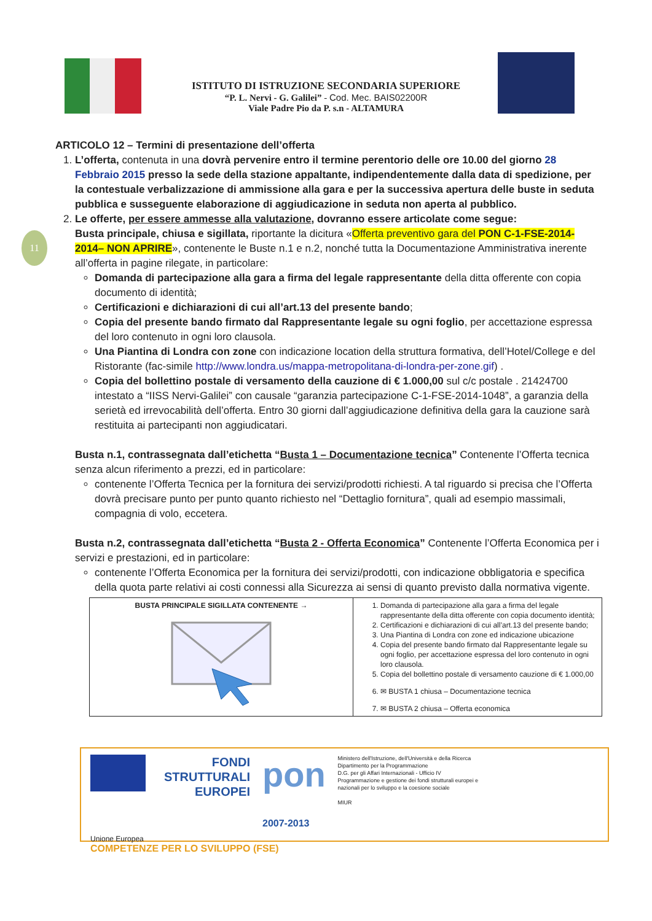ISTITUTO DI ISTRUZIONE SECONDARIA SUPERIORE
“P. L. Nervi - G. Galilei” - Cod. Mec. BAIS02200R
Viale Padre Pio da P. s.n - ALTAMURA
11
ARTICOLO 12 – Termini di presentazione dell’offerta
1. L’offerta, contenuta in una dovrà pervenire entro il termine perentorio delle ore 10.00 del giorno 28 Febbraio 2015 presso la sede della stazione appaltante, indipendentemente dalla data di spedizione, per la contestuale verbalizzazione di ammissione alla gara e per la successiva apertura delle buste in seduta pubblica e susseguente elaborazione di aggiudicazione in seduta non aperta al pubblico.
2. Le offerte, per essere ammesse alla valutazione, dovranno essere articolate come segue:
Busta principale, chiusa e sigillata, riportante la dicitura «Offerta preventivo gara del PON C-1-FSE-2014-2014– NON APRIRE», contenente le Buste n.1 e n.2, nonché tutta la Documentazione Amministrativa inerente all’offerta in pagine rilegate, in particolare:
Domanda di partecipazione alla gara a firma del legale rappresentante della ditta offerente con copia documento di identità;
Certificazioni e dichiarazioni di cui all’art.13 del presente bando;
Copia del presente bando firmato dal Rappresentante legale su ogni foglio, per accettazione espressa del loro contenuto in ogni loro clausola.
Una Piantina di Londra con zone con indicazione location della struttura formativa, dell’Hotel/College e del Ristorante (fac-simile http://www.londra.us/mappa-metropolitana-di-londra-per-zone.gif) .
Copia del bollettino postale di versamento della cauzione di € 1.000,00 sul c/c postale . 21424700 intestato a “IISS Nervi-Galilei” con causale “garanzia partecipazione C-1-FSE-2014-1048”, a garanzia della serietà ed irrevocabilità dell’offerta. Entro 30 giorni dall’aggiudicazione definitiva della gara la cauzione sarà restituita ai partecipanti non aggiudicatari.
Busta n.1, contrassegnata dall’etichetta “Busta 1 – Documentazione tecnica” Contenente l’Offerta tecnica senza alcun riferimento a prezzi, ed in particolare:
contenente l’Offerta Tecnica per la fornitura dei servizi/prodotti richiesti. A tal riguardo si precisa che l’Offerta dovrà precisare punto per punto quanto richiesto nel “Dettaglio fornitura”, quali ad esempio massimali, compagnia di volo, eccetera.
Busta n.2, contrassegnata dall’etichetta “Busta 2 - Offerta Economica” Contenente l’Offerta Economica per i servizi e prestazioni, ed in particolare:
contenente l’Offerta Economica per la fornitura dei servizi/prodotti, con indicazione obbligatoria e specifica della quota parte relativi ai costi connessi alla Sicurezza ai sensi di quanto previsto dalla normativa vigente.
| BUSTA PRINCIPALE SIGILLATA CONTENENTE → | 1. Domanda di partecipazione alla gara a firma del legale rappresentante della ditta offerente con copia documento identità; 2. Certificazioni e dichiarazioni di cui all’art.13 del presente bando; 3. Una Piantina di Londra con zone ed indicazione ubicazione 4. Copia del presente bando firmato dal Rappresentante legale su ogni foglio, per accettazione espressa del loro contenuto in ogni loro clausola. 5. Copia del bollettino postale di versamento cauzione di € 1.000,00 6. ✉ BUSTA 1 chiusa – Documentazione tecnica 7. ✉ BUSTA 2 chiusa – Offerta economica |
FONDI
STRUTTURALI
EUROPEI pon
2007-2013 Ministero dell'Istruzione, dell'Università e della Ricerca
Dipartimento per la Programmazione
D.G. per gli Affari Internazionali - Ufficio IV
Programmazione e gestione dei fondi strutturali europei e nazionali per lo sviluppo e la coesione sociale
MIUR
Unione Europea
COMPETENZE PER LO SVILUPPO (FSE)